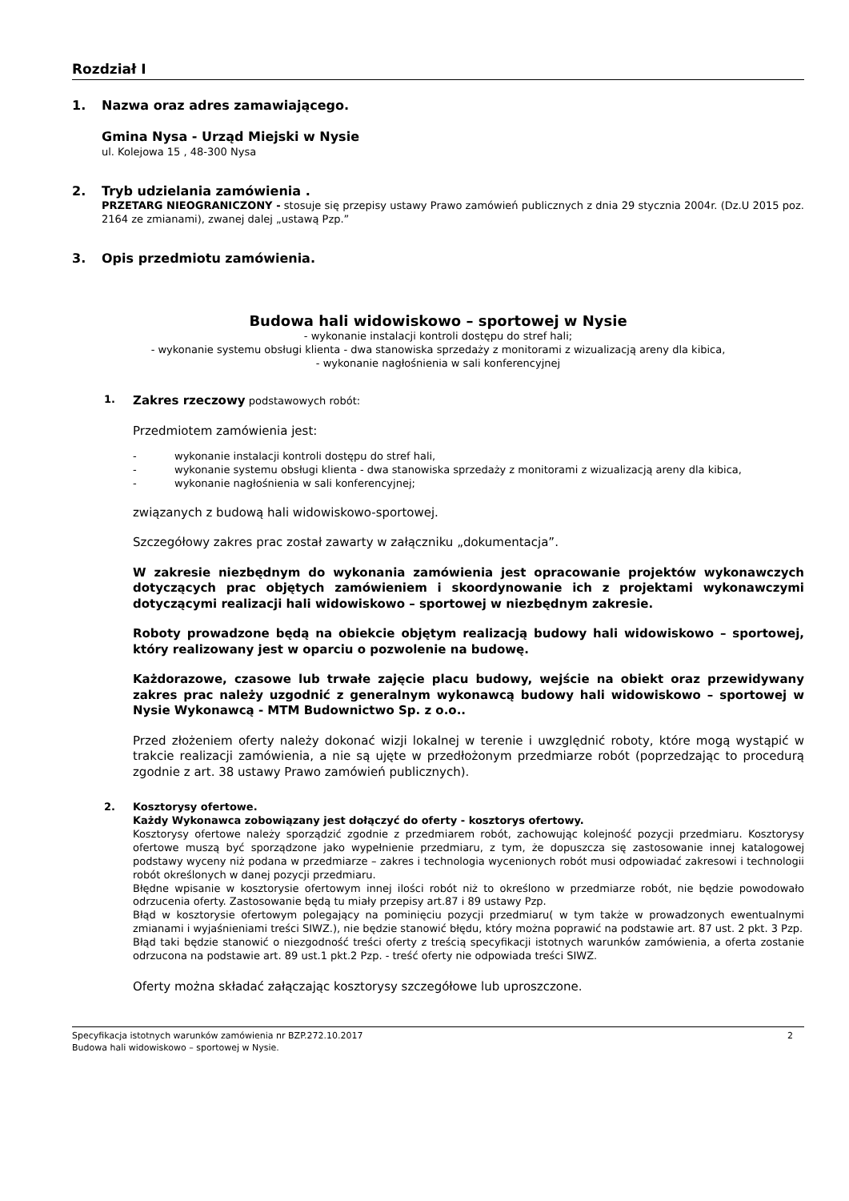Rozdział I
1. Nazwa oraz adres zamawiającego.
Gmina Nysa - Urząd Miejski w Nysie
ul. Kolejowa 15 , 48-300 Nysa
2. Tryb udzielania zamówienia .
PRZETARG NIEOGRANICZONY - stosuje się przepisy ustawy Prawo zamówień publicznych z dnia 29 stycznia 2004r. (Dz.U 2015 poz. 2164 ze zmianami), zwanej dalej „ustawą Pzp.”
3. Opis przedmiotu zamówienia.
Budowa hali widowiskowo – sportowej w Nysie
- wykonanie instalacji kontroli dostępu do stref hali;
- wykonanie systemu obsługi klienta - dwa stanowiska sprzedaży z monitorami z wizualizacją areny dla kibica,
- wykonanie nagłośnienia w sali konferencyjnej
1. Zakres rzeczowy podstawowych robót:
Przedmiotem zamówienia jest:
- wykonanie instalacji kontroli dostępu do stref hali,
- wykonanie systemu obsługi klienta - dwa stanowiska sprzedaży z monitorami z wizualizacją areny dla kibica,
- wykonanie nagłośnienia w sali konferencyjnej;
związanych z budową hali widowiskowo-sportowej.
Szczegółowy zakres prac został zawarty w załączniku „dokumentacja”.
W zakresie niezbędnym do wykonania zamówienia jest opracowanie projektów wykonawczych dotyczących prac objętych zamówieniem i skoordynowanie ich z projektami wykonawczymi dotyczącymi realizacji hali widowiskowo – sportowej w niezbędnym zakresie.
Roboty prowadzone będą na obiekcie objętym realizacją budowy hali widowiskowo – sportowej, który realizowany jest w oparciu o pozwolenie na budowę.
Każdorazowe, czasowe lub trwałe zajęcie placu budowy, wejście na obiekt oraz przewidywany zakres prac należy uzgodnić z generalnym wykonawcą budowy hali widowiskowo – sportowej w Nysie Wykonawcą - MTM Budownictwo Sp. z o.o..
Przed złożeniem oferty należy dokonać wizji lokalnej w terenie i uwzględnić roboty, które mogą wystąpić w trakcie realizacji zamówienia, a nie są ujęte w przedłożonym przedmiarze robót (poprzedzając to procedurą zgodnie z art. 38 ustawy Prawo zamówień publicznych).
2. Kosztorysy ofertowe.
Każdy Wykonawca zobowiązany jest dołączyć do oferty - kosztorys ofertowy.
Kosztorysy ofertowe należy sporządzić zgodnie z przedmiarem robót, zachowując kolejność pozycji przedmiaru. Kosztorysy ofertowe muszą być sporządzone jako wypełnienie przedmiaru, z tym, że dopuszcza się zastosowanie innej katalogowej podstawy wyceny niż podana w przedmiarze – zakres i technologia wycenionych robót musi odpowiadać zakresowi i technologii robót określonych w danej pozycji przedmiaru.
Błędne wpisanie w kosztorysie ofertowym innej ilości robót niż to określono w przedmiarze robót, nie będzie powodowało odrzucenia oferty. Zastosowanie będą tu miały przepisy art.87 i 89 ustawy Pzp.
Błąd w kosztorysie ofertowym polegający na pominięciu pozycji przedmiaru( w tym także w prowadzonych ewentualnymi zmianami i wyjaśnieniami treści SIWZ.), nie będzie stanowić błędu, który można poprawić na podstawie art. 87 ust. 2 pkt. 3 Pzp.
Błąd taki będzie stanowić o niezgodność treści oferty z treścią specyfikacji istotnych warunków zamówienia, a oferta zostanie odrzucona na podstawie art. 89 ust.1 pkt.2 Pzp. - treść oferty nie odpowiada treści SIWZ.
Oferty można składać załączając kosztorysy szczegółowe lub uproszczone.
Specyfikacja istotnych warunków zamówienia nr BZP.272.10.2017 2
Budowa hali widowiskowo – sportowej w Nysie.